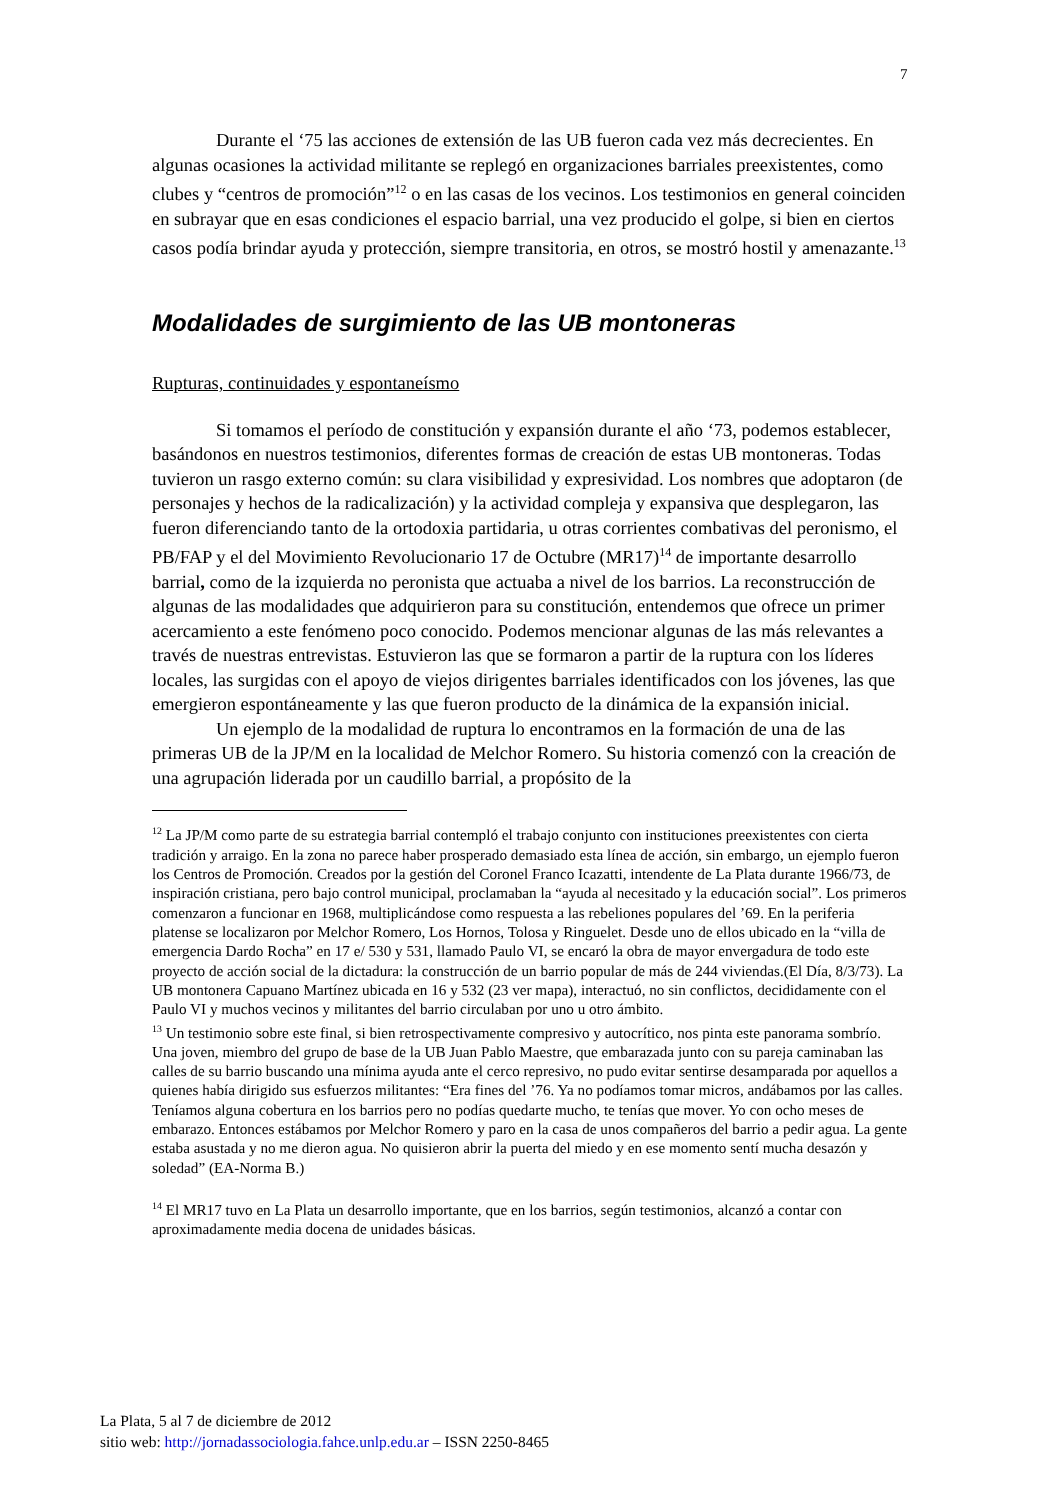7
Durante el ‘75 las acciones de extensión de las UB fueron cada vez más decrecientes. En algunas ocasiones la actividad militante se replegó en organizaciones barriales preexistentes, como clubes y “centros de promoción”<sup>12</sup> o en las casas de los vecinos. Los testimonios en general coinciden en subrayar que en esas condiciones el espacio barrial, una vez producido el golpe, si bien en ciertos casos podía brindar ayuda y protección, siempre transitoria, en otros, se mostró hostil y amenazante.<sup>13</sup>
Modalidades de surgimiento de las UB montoneras
Rupturas, continuidades y espontaneísmo
Si tomamos el período de constitución y expansión durante el año ‘73, podemos establecer, basándonos en nuestros testimonios, diferentes formas de creación de estas UB montoneras. Todas tuvieron un rasgo externo común: su clara visibilidad y expresividad. Los nombres que adoptaron (de personajes y hechos de la radicalización) y la actividad compleja y expansiva que desplegaron, las fueron diferenciando tanto de la ortodoxia partidaria, u otras corrientes combativas del peronismo, el PB/FAP y el del Movimiento Revolucionario 17 de Octubre (MR17)<sup>14</sup> de importante desarrollo barrial, como de la izquierda no peronista que actuaba a nivel de los barrios. La reconstrucción de algunas de las modalidades que adquirieron para su constitución, entendemos que ofrece un primer acercamiento a este fenómeno poco conocido. Podemos mencionar algunas de las más relevantes a través de nuestras entrevistas. Estuvieron las que se formaron a partir de la ruptura con los líderes locales, las surgidas con el apoyo de viejos dirigentes barriales identificados con los jóvenes, las que emergieron espontáneamente y las que fueron producto de la dinámica de la expansión inicial.
Un ejemplo de la modalidad de ruptura lo encontramos en la formación de una de las primeras UB de la JP/M en la localidad de Melchor Romero. Su historia comenzó con la creación de una agrupación liderada por un caudillo barrial, a propósito de la
<sup>12</sup> La JP/M como parte de su estrategia barrial contempló el trabajo conjunto con instituciones preexistentes con cierta tradición y arraigo. En la zona no parece haber prosperado demasiado esta línea de acción, sin embargo, un ejemplo fueron los Centros de Promoción. Creados por la gestión del Coronel Franco Icazatti, intendente de La Plata durante 1966/73, de inspiración cristiana, pero bajo control municipal, proclamaban la “ayuda al necesitado y la educación social”. Los primeros comenzaron a funcionar en 1968, multiplicándose como respuesta a las rebeliones populares del ’69. En la periferia platense se localizaron por Melchor Romero, Los Hornos, Tolosa y Ringuelet. Desde uno de ellos ubicado en la “villa de emergencia Dardo Rocha” en 17 e/ 530 y 531, llamado Paulo VI, se encaró la obra de mayor envergadura de todo este proyecto de acción social de la dictadura: la construcción de un barrio popular de más de 244 viviendas.(El Día, 8/3/73). La UB montonera Capuano Martínez ubicada en 16 y 532 (23 ver mapa), interactuó, no sin conflictos, decididamente con el Paulo VI y muchos vecinos y militantes del barrio circulaban por uno u otro ámbito.
<sup>13</sup> Un testimonio sobre este final, si bien retrospectivamente compresivo y autocrítico, nos pinta este panorama sombrío. Una joven, miembro del grupo de base de la UB Juan Pablo Maestre, que embarazada junto con su pareja caminaban las calles de su barrio buscando una mínima ayuda ante el cerco represivo, no pudo evitar sentirse desamparada por aquellos a quienes había dirigido sus esfuerzos militantes: “Era fines del ’76. Ya no podíamos tomar micros, andábamos por las calles. Teníamos alguna cobertura en los barrios pero no podías quedarte mucho, te tenías que mover. Yo con ocho meses de embarazo. Entonces estábamos por Melchor Romero y paro en la casa de unos compañeros del barrio a pedir agua. La gente estaba asustada y no me dieron agua. No quisieron abrir la puerta del miedo y en ese momento sentí mucha desazón y soledad” (EA-Norma B.)
<sup>14</sup> El MR17 tuvo en La Plata un desarrollo importante, que en los barrios, según testimonios, alcanzó a contar con aproximadamente media docena de unidades básicas.
La Plata, 5 al 7 de diciembre de 2012
sitio web: http://jornadassociologia.fahce.unlp.edu.ar – ISSN 2250-8465